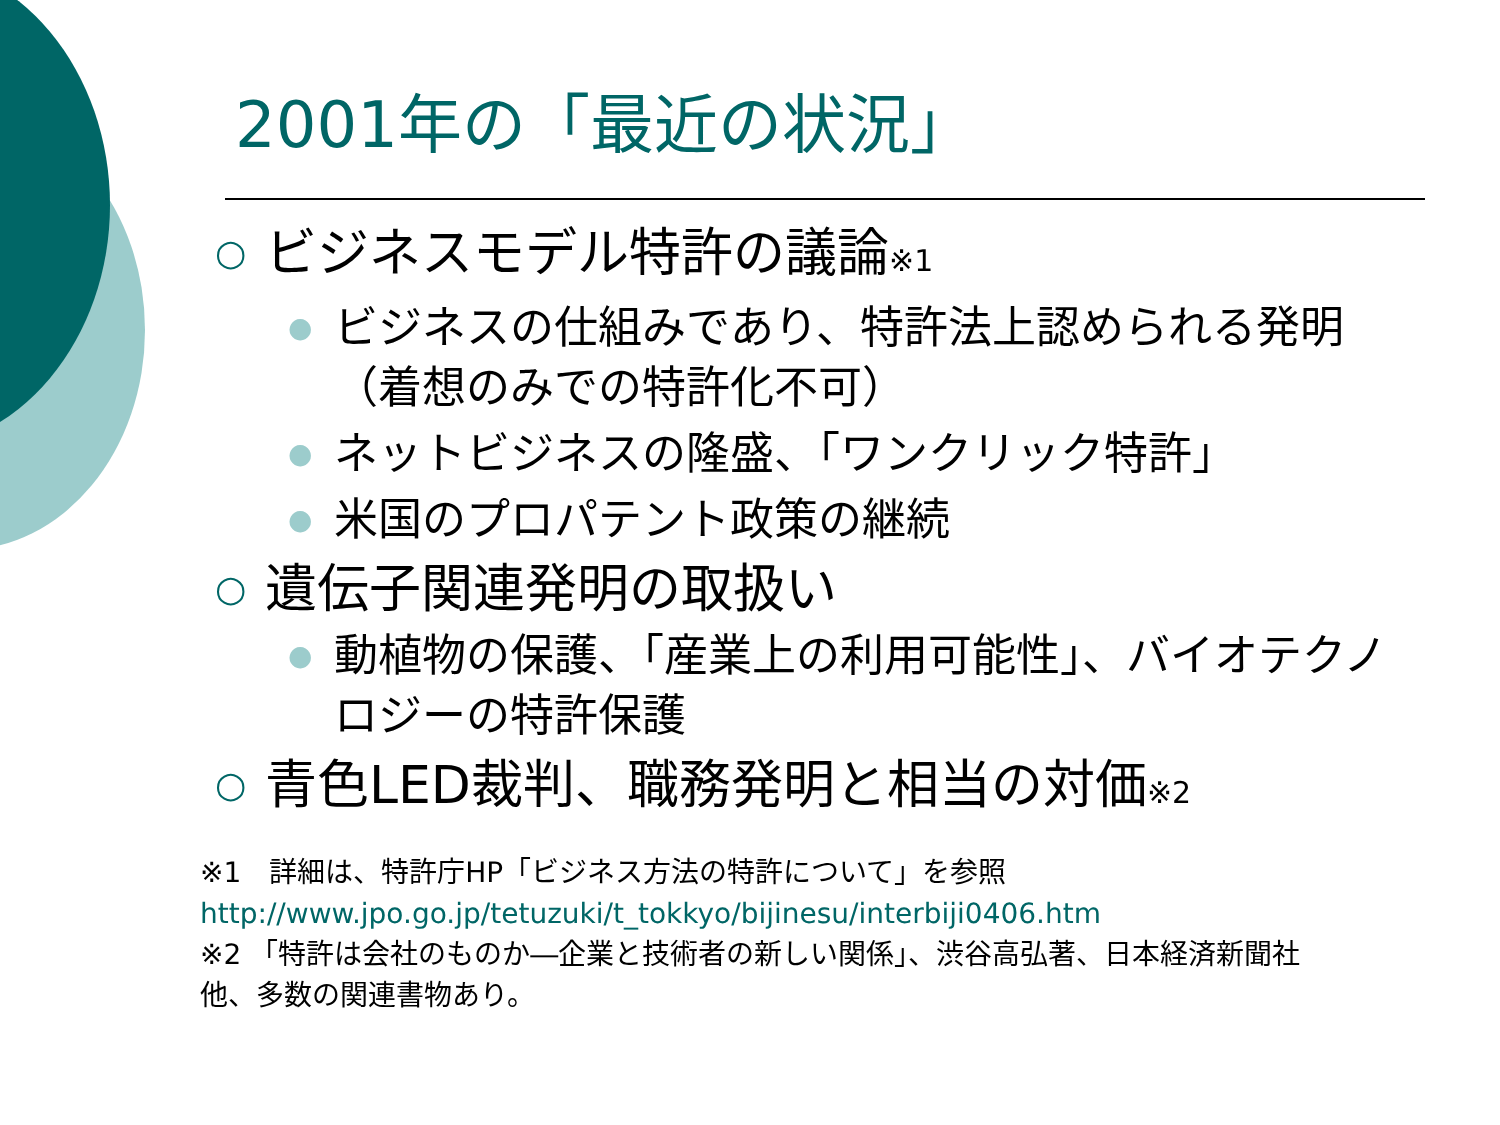2001年の「最近の状況」
○ ビジネスモデル特許の議論※1
● ビジネスの仕組みであり、特許法上認められる発明（着想のみでの特許化不可）
● ネットビジネスの隆盛、「ワンクリック特許」
● 米国のプロパテント政策の継続
○ 遺伝子関連発明の取扱い
● 動植物の保護、「産業上の利用可能性」、バイオテクノロジーの特許保護
○ 青色LED裁判、職務発明と相当の対価※2
※1　詳細は、特許庁HP「ビジネス方法の特許について」を参照
http://www.jpo.go.jp/tetuzuki/t_tokkyo/bijinesu/interbiji0406.htm
※2 「特許は会社のものか―企業と技術者の新しい関係」、渋谷高弘著、日本経済新聞社他、多数の関連書物あり。